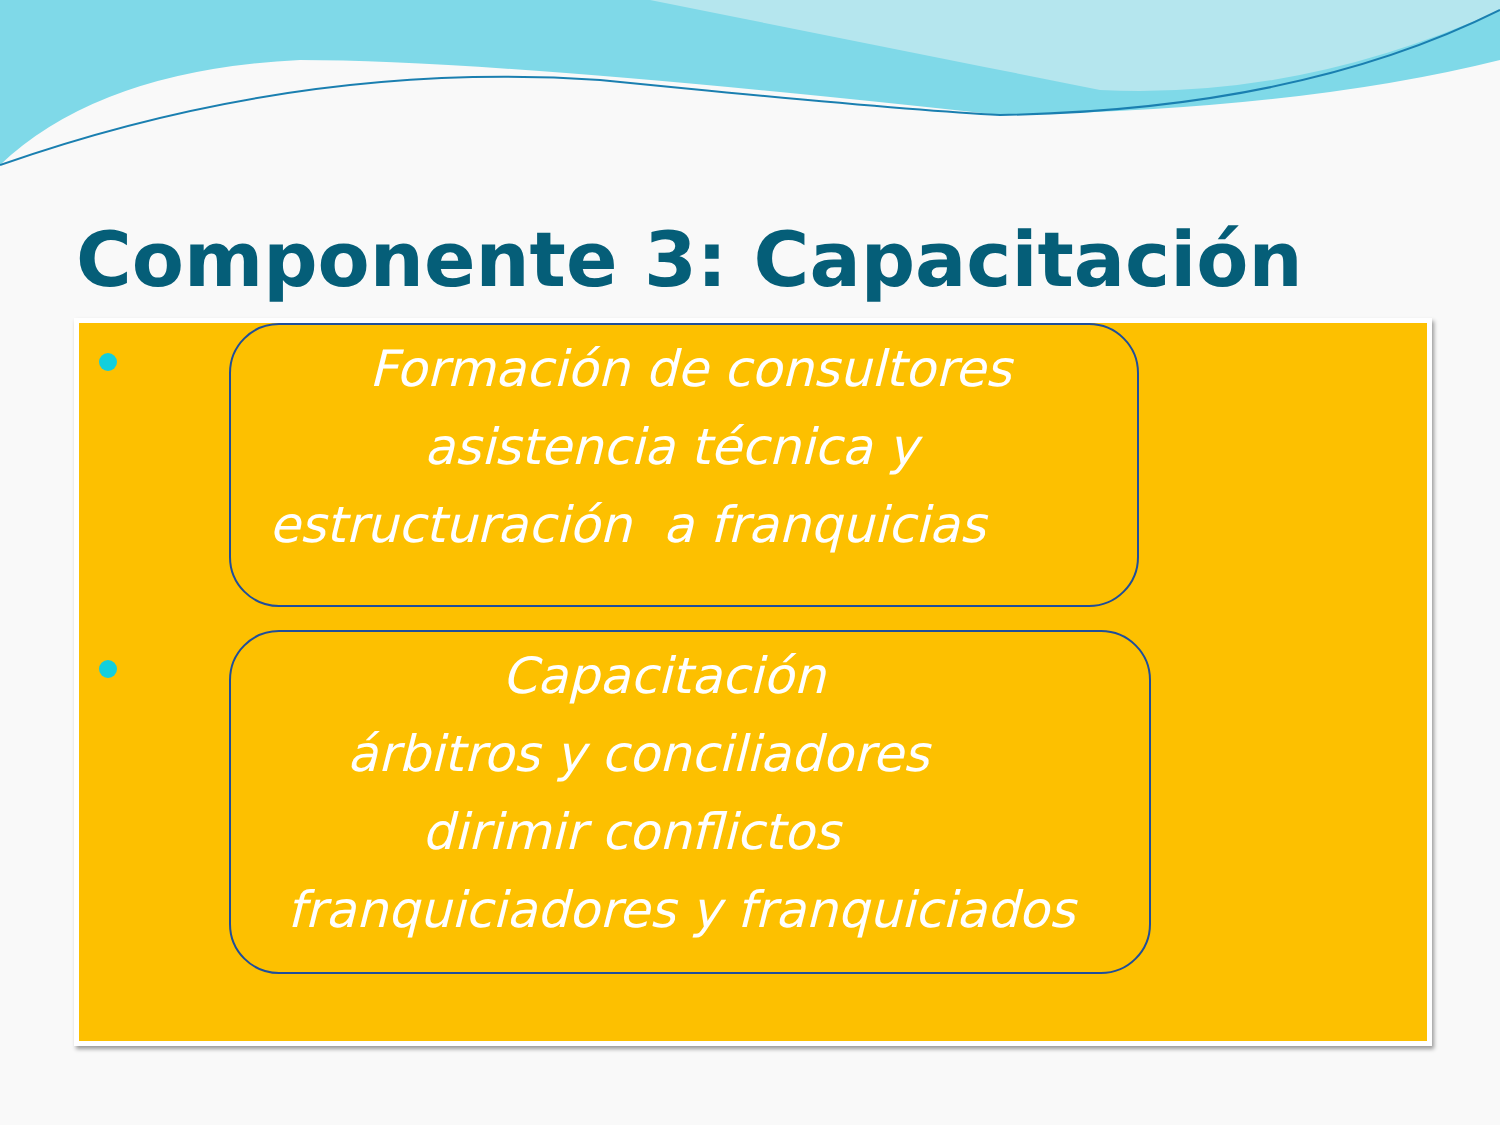Componente 3: Capacitación
Formación de consultores
asistencia técnica y
estructuración a franquicias
Capacitación
árbitros y conciliadores
dirimir conflictos
franquiciadores y franquiciados